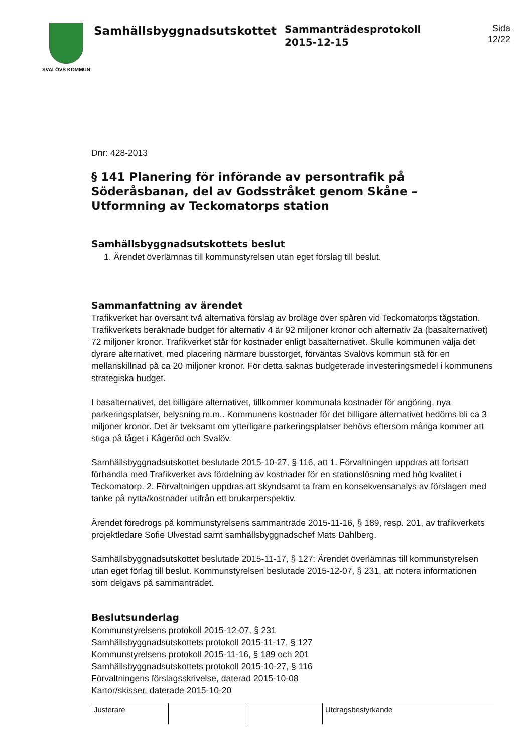SVALÖVS KOMMUN
Samhällsbyggnadsutskottet
Sammanträdesprotokoll
2015-12-15
Sida
12/22
Dnr: 428-2013
§ 141 Planering för införande av persontrafik på Söderåsbanan, del av Godsstråket genom Skåne – Utformning av Teckomatorps station
Samhällsbyggnadsutskottets beslut
1. Ärendet överlämnas till kommunstyrelsen utan eget förslag till beslut.
Sammanfattning av ärendet
Trafikverket har översänt två alternativa förslag av broläge över spåren vid Teckomatorps tågstation. Trafikverkets beräknade budget för alternativ 4 är 92 miljoner kronor och alternativ 2a (basalternativet) 72 miljoner kronor. Trafikverket står för kostnader enligt basalternativet. Skulle kommunen välja det dyrare alternativet, med placering närmare busstorget, förväntas Svalövs kommun stå för en mellanskillnad på ca 20 miljoner kronor. För detta saknas budgeterade investeringsmedel i kommunens strategiska budget.
I basalternativet, det billigare alternativet, tillkommer kommunala kostnader för angöring, nya parkeringsplatser, belysning m.m.. Kommunens kostnader för det billigare alternativet bedöms bli ca 3 miljoner kronor. Det är tveksamt om ytterligare parkeringsplatser behövs eftersom många kommer att stiga på tåget i Kågeröd och Svalöv.
Samhällsbyggnadsutskottet beslutade 2015-10-27, § 116, att 1. Förvaltningen uppdras att fortsatt förhandla med Trafikverket avs fördelning av kostnader för en stationslösning med hög kvalitet i Teckomatorp. 2. Förvaltningen uppdras att skyndsamt ta fram en konsekvensanalys av förslagen med tanke på nytta/kostnader utifrån ett brukarperspektiv.
Ärendet föredrogs på kommunstyrelsens sammanträde 2015-11-16, § 189, resp. 201, av trafikverkets projektledare Sofie Ulvestad samt samhällsbyggnadschef Mats Dahlberg.
Samhällsbyggnadsutskottet beslutade 2015-11-17, § 127: Ärendet överlämnas till kommunstyrelsen utan eget förlag till beslut. Kommunstyrelsen beslutade 2015-12-07, § 231, att notera informationen som delgavs på sammanträdet.
Beslutsunderlag
Kommunstyrelsens protokoll 2015-12-07, § 231
Samhällsbyggnadsutskottets protokoll 2015-11-17, § 127
Kommunstyrelsens protokoll 2015-11-16, § 189 och 201
Samhällsbyggnadsutskottets protokoll 2015-10-27, § 116
Förvaltningens förslagsskrivelse, daterad 2015-10-08
Kartor/skisser, daterade 2015-10-20
| Justerare | | | Utdragsbestyrkande |